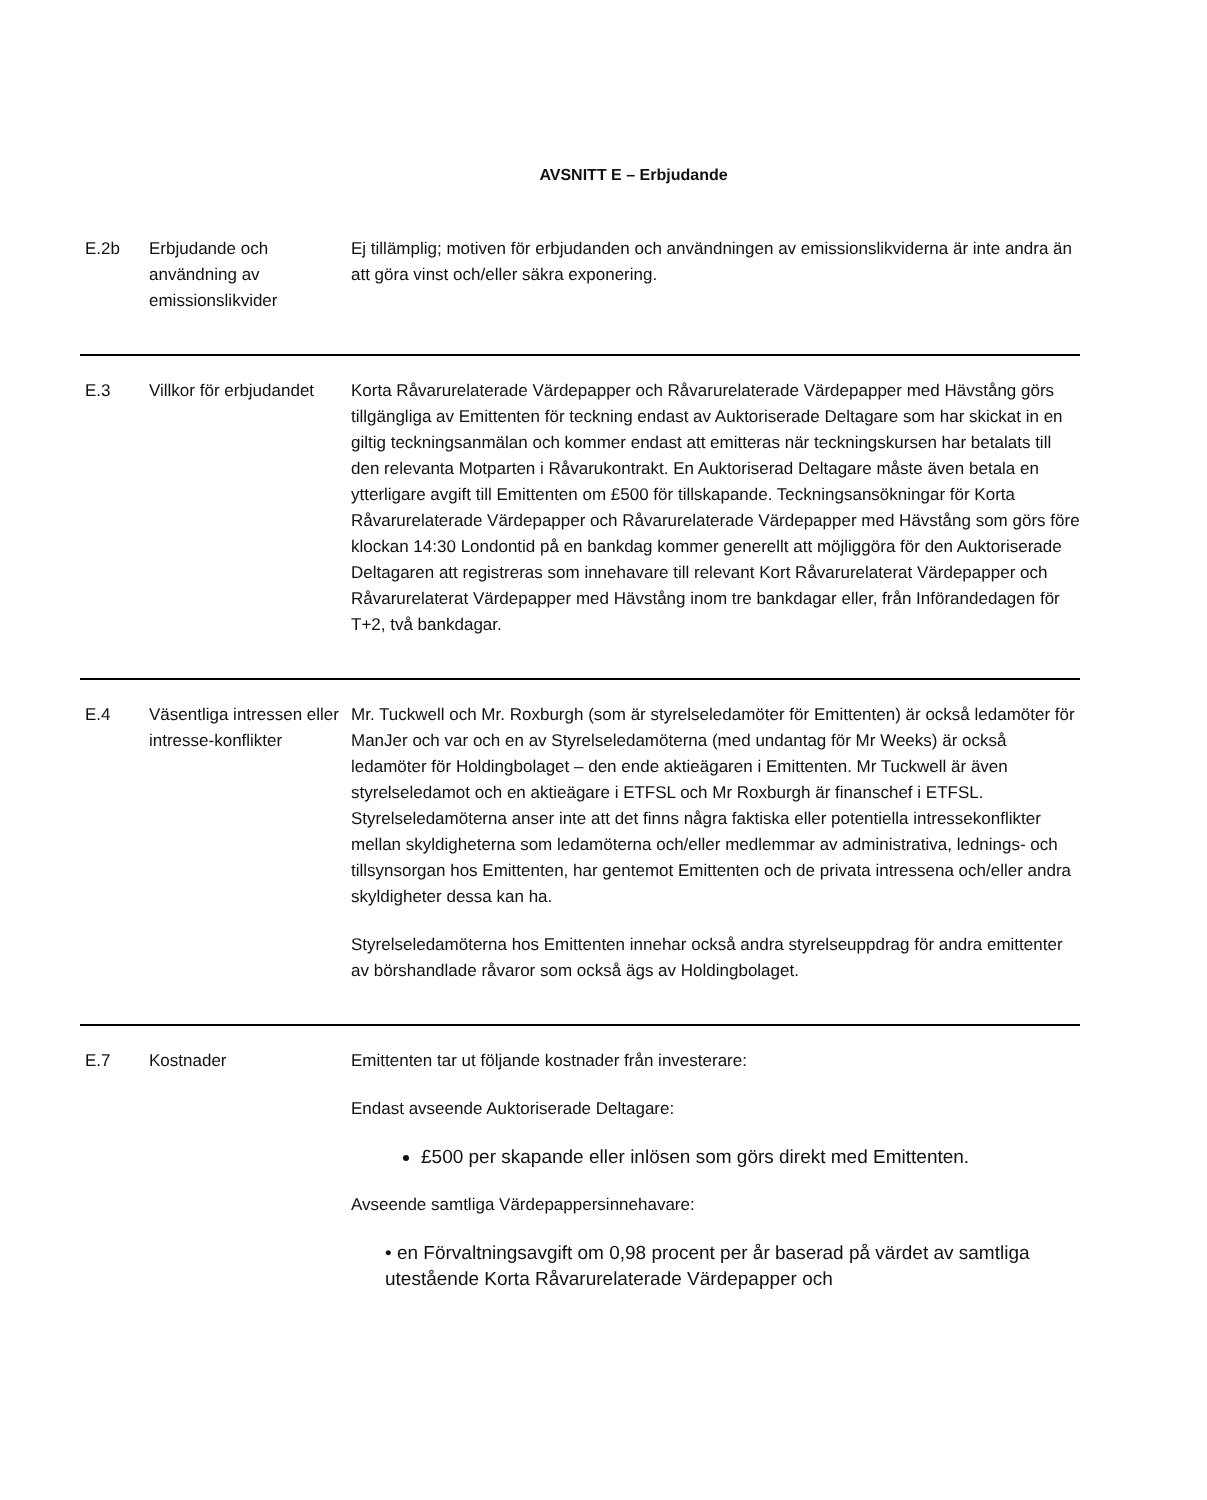AVSNITT E – Erbjudande
| E.2b | Erbjudande och användning av emissionslikvider | Ej tillämplig; motiven för erbjudanden och användningen av emissionslikviderna är inte andra än att göra vinst och/eller säkra exponering. |
| E.3 | Villkor för erbjudandet | Korta Råvarurelaterade Värdepapper och Råvarurelaterade Värdepapper med Hävstång görs tillgängliga av Emittenten för teckning endast av Auktoriserade Deltagare som har skickat in en giltig teckningsanmälan och kommer endast att emitteras när teckningskursen har betalats till den relevanta Motparten i Råvarukontrakt. En Auktoriserad Deltagare måste även betala en ytterligare avgift till Emittenten om £500 för tillskapande. Teckningsansökningar för Korta Råvarurelaterade Värdepapper och Råvarurelaterade Värdepapper med Hävstång som görs före klockan 14:30 Londontid på en bankdag kommer generellt att möjliggöra för den Auktoriserade Deltagaren att registreras som innehavare till relevant Kort Råvarurelaterat Värdepapper och Råvarurelaterat Värdepapper med Hävstång inom tre bankdagar eller, från Införandedagen för T+2, två bankdagar. |
| E.4 | Väsentliga intressen eller intresse-konflikter | Mr. Tuckwell och Mr. Roxburgh (som är styrelseledamöter för Emittenten) är också ledamöter för ManJer och var och en av Styrelseledamöterna (med undantag för Mr Weeks) är också ledamöter för Holdingbolaget – den ende aktieägaren i Emittenten. Mr Tuckwell är även styrelseledamot och en aktieägare i ETFSL och Mr Roxburgh är finanschef i ETFSL. Styrelseledamöterna anser inte att det finns några faktiska eller potentiella intressekonflikter mellan skyldigheterna som ledamöterna och/eller medlemmar av administrativa, lednings- och tillsynsorgan hos Emittenten, har gentemot Emittenten och de privata intressena och/eller andra skyldigheter dessa kan ha. Styrelseledamöterna hos Emittenten innehar också andra styrelseuppdrag för andra emittenter av börshandlade råvaror som också ägs av Holdingbolaget. |
| E.7 | Kostnader | Emittenten tar ut följande kostnader från investerare: Endast avseende Auktoriserade Deltagare: £500 per skapande eller inlösen som görs direkt med Emittenten. Avseende samtliga Värdepappersinnehavare: • en Förvaltningsavgift om 0,98 procent per år baserad på värdet av samtliga utestående Korta Råvarurelaterade Värdepapper och |